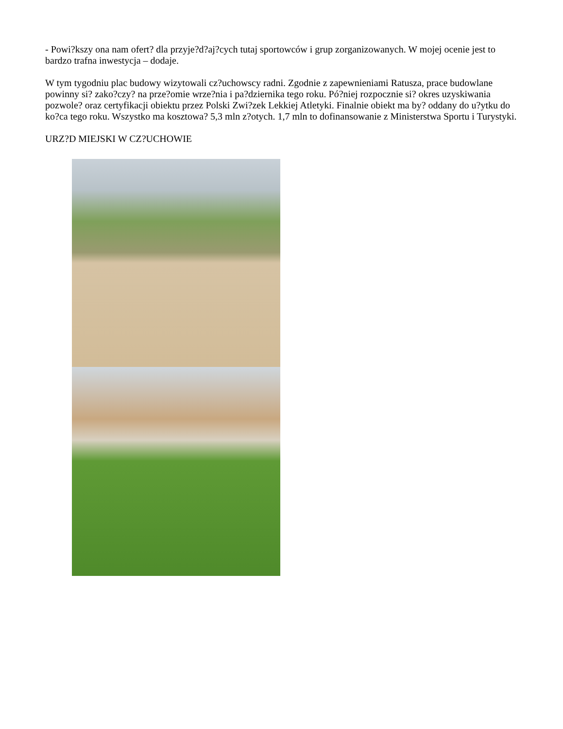- Powi?kszy ona nam ofert? dla przyje?d?aj?cych tutaj sportowców i grup zorganizowanych. W mojej ocenie jest to bardzo trafna inwestycja – dodaje.
W tym tygodniu plac budowy wizytowali cz?uchowscy radni. Zgodnie z zapewnieniami Ratusza, prace budowlane powinny si? zako?czy? na prze?omie wrze?nia i pa?dziernika tego roku. Pó?niej rozpocznie si? okres uzyskiwania pozwole? oraz certyfikacji obiektu przez Polski Zwi?zek Lekkiej Atletyki. Finalnie obiekt ma by? oddany do u?ytku do ko?ca tego roku. Wszystko ma kosztowa? 5,3 mln z?otych. 1,7 mln to dofinansowanie z Ministerstwa Sportu i Turystyki.
URZ?D MIEJSKI W CZ?UCHOWIE